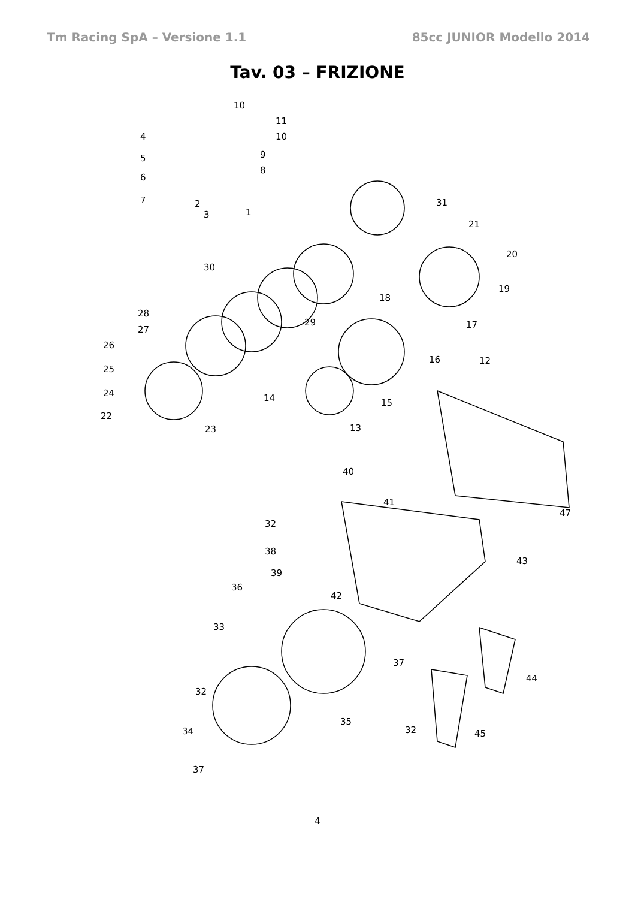Tm Racing SpA – Versione 1.1 85cc JUNIOR Modello 2014
Tav. 03 – FRIZIONE
10
11
10
4
9
5
8
6
7
2
3
1
31
21
20
30
19
18
28
29
17
27
26
16
12
25
24
14
15
22
23
13
40
41
47
32
38
43
39
36
42
33
37
44
32
35
34
32
45
37
4